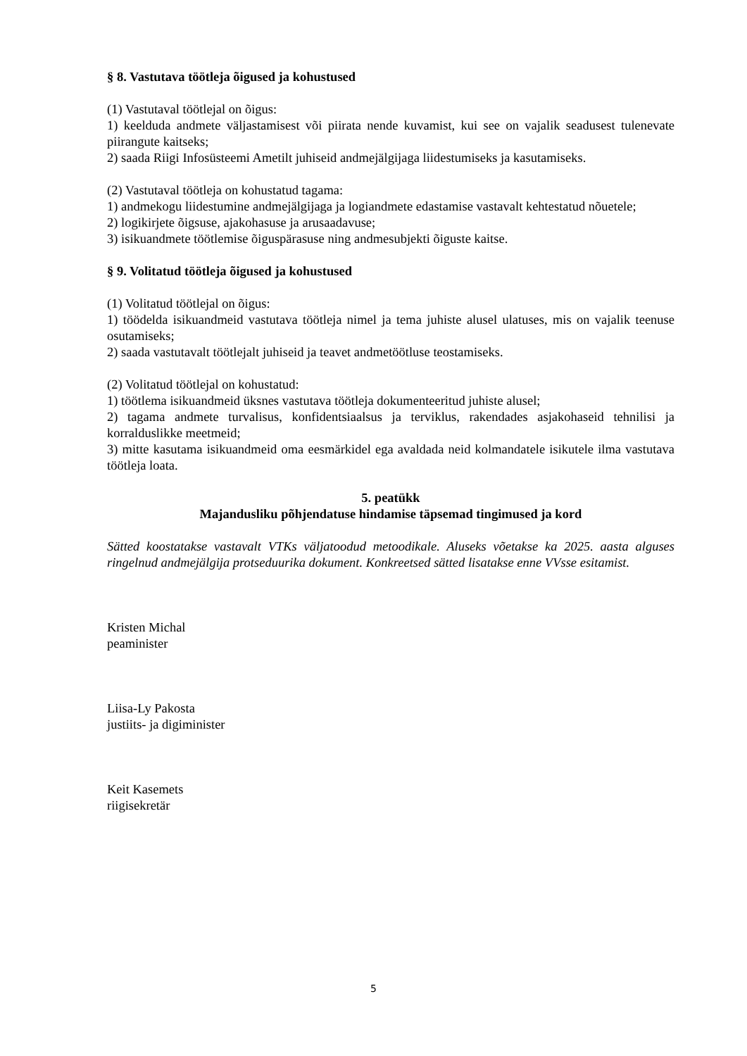§ 8. Vastutava töötleja õigused ja kohustused
(1) Vastutaval töötlejal on õigus:
1) keelduda andmete väljastamisest või piirata nende kuvamist, kui see on vajalik seadusest tulenevate piirangute kaitseks;
2) saada Riigi Infosüsteemi Ametilt juhiseid andmejälgijaga liidestumiseks ja kasutamiseks.
(2) Vastutaval töötleja on kohustatud tagama:
1) andmekogu liidestumine andmejälgijaga ja logiandmete edastamise vastavalt kehtestatud nõuetele;
2) logikirjete õigsuse, ajakohasuse ja arusaadavuse;
3) isikuandmete töötlemise õiguspärasuse ning andmesubjekti õiguste kaitse.
§ 9. Volitatud töötleja õigused ja kohustused
(1) Volitatud töötlejal on õigus:
1) töödelda isikuandmeid vastutava töötleja nimel ja tema juhiste alusel ulatuses, mis on vajalik teenuse osutamiseks;
2) saada vastutavalt töötlejalt juhiseid ja teavet andmetöötluse teostamiseks.
(2) Volitatud töötlejal on kohustatud:
1) töötlema isikuandmeid üksnes vastutava töötleja dokumenteeritud juhiste alusel;
2) tagama andmete turvalisus, konfidentsiaalsus ja terviklus, rakendades asjakohaseid tehnilisi ja korralduslikke meetmeid;
3) mitte kasutama isikuandmeid oma eesmärkidel ega avaldada neid kolmandatele isikutele ilma vastutava töötleja loata.
5. peatükk
Majandusliku põhjendatuse hindamise täpsemad tingimused ja kord
Sätted koostatakse vastavalt VTKs väljatoodud metoodikale. Aluseks võetakse ka 2025. aasta alguses ringelnud andmejälgija protseduurika dokument. Konkreetsed sätted lisatakse enne VVsse esitamist.
Kristen Michal
peaminister
Liisa-Ly Pakosta
justiits- ja digiminister
Keit Kasemets
riigisekretär
5